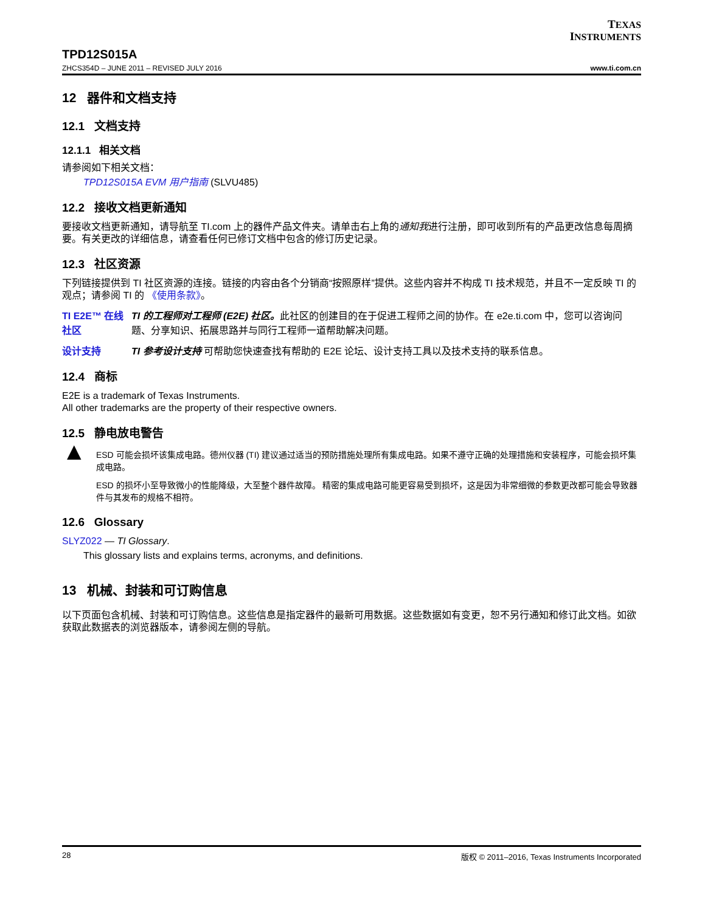TEXAS
INSTRUMENTS
TPD12S015A
ZHCS354D – JUNE 2011 – REVISED JULY 2016
www.ti.com.cn
12 器件和文档支持
12.1 文档支持
12.1.1 相关文档
请参阅如下相关文档：
TPD12S015A EVM 用户指南 (SLVU485)
12.2 接收文档更新通知
要接收文档更新通知，请导航至 TI.com 上的器件产品文件夹。请单击右上角的通知我进行注册，即可收到所有的产品更改信息每周摘要。有关更改的详细信息，请查看任何已修订文档中包含的修订历史记录。
12.3 社区资源
下列链接提供到 TI 社区资源的连接。链接的内容由各个分销商“按照原样”提供。这些内容并不构成 TI 技术规范，并且不一定反映 TI 的观点；请参阅 TI 的 《使用条款》。
TI E2E™ 在线社区
TI 的工程师对工程师 (E2E) 社区。此社区的创建目的在于促进工程师之间的协作。在 e2e.ti.com 中，您可以咨询问题、分享知识、拓展思路并与同行工程师一道帮助解决问题。
设计支持 TI 参考设计支持 可帮助您快速查找有帮助的 E2E 论坛、设计支持工具以及技术支持的联系信息。
12.4 商标
E2E is a trademark of Texas Instruments.
All other trademarks are the property of their respective owners.
12.5 静电放电警告
▲
ESD 可能会损坏该集成电路。德州仪器 (TI) 建议通过适当的预防措施处理所有集成电路。如果不遵守正确的处理措施和安装程序，可能会损坏集成电路。
ESD 的损坏小至导致微小的性能降级，大至整个器件故障。 精密的集成电路可能更容易受到损坏，这是因为非常细微的参数更改都可能会导致器件与其发布的规格不相符。
12.6 Glossary
SLYZ022 — TI Glossary.
This glossary lists and explains terms, acronyms, and definitions.
13 机械、封装和可订购信息
以下页面包含机械、封装和可订购信息。这些信息是指定器件的最新可用数据。这些数据如有变更，恕不另行通知和修订此文档。如欲获取此数据表的浏览器版本，请参阅左侧的导航。
28 版权 © 2011–2016, Texas Instruments Incorporated